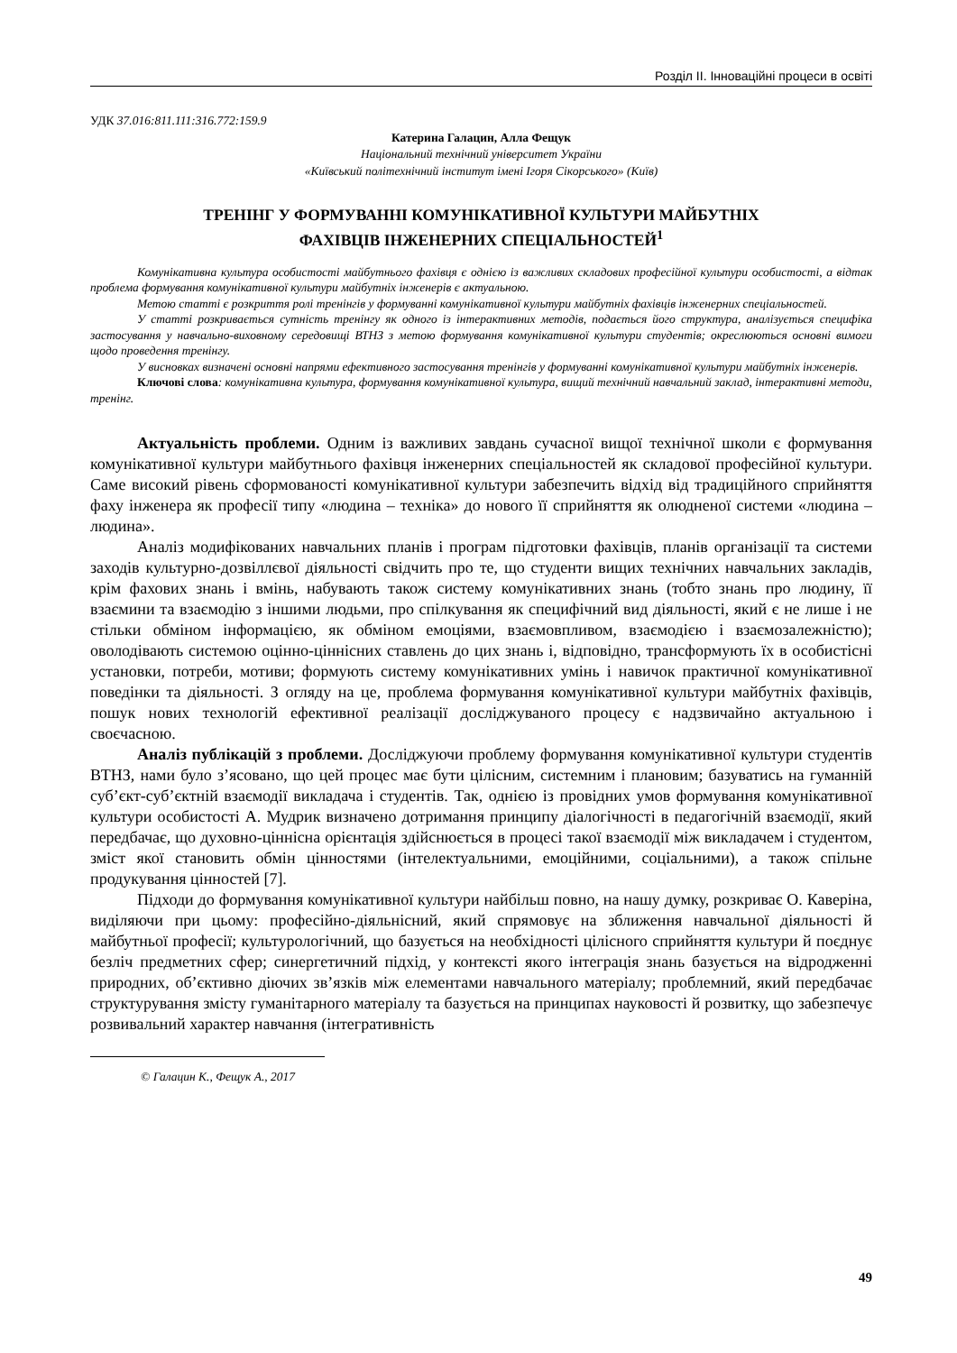Розділ ІІ. Інноваційні процеси в освіті
УДК 37.016:811.111:316.772:159.9
Катерина Галацин, Алла Фещук
Національний технічний університет України
«Київський політехнічний інститут імені Ігоря Сікорського» (Київ)
ТРЕНІНГ У ФОРМУВАННІ КОМУНІКАТИВНОЇ КУЛЬТУРИ МАЙБУТНІХ
ФАХІВЦІВ ІНЖЕНЕРНИХ СПЕЦІАЛЬНОСТЕЙ<sup>1</sup>
Комунікативна культура особистості майбутнього фахівця є однією із важливих складових професійної культури особистості, а відтак проблема формування комунікативної культури майбутніх інженерів є актуальною.
Метою статті є розкриття ролі тренінгів у формуванні комунікативної культури майбутніх фахівців інженерних спеціальностей.
У статті розкривається сутність тренінгу як одного із інтерактивних методів, подається його структура, аналізується специфіка застосування у навчально-виховному середовищі ВТНЗ з метою формування комунікативної культури студентів; окреслюються основні вимоги щодо проведення тренінгу.
У висновках визначені основні напрями ефективного застосування тренінгів у формуванні комунікативної культури майбутніх інженерів.
Ключові слова: комунікативна культура, формування комунікативної культура, вищий технічний навчальний заклад, інтерактивні методи, тренінг.
Актуальність проблеми. Одним із важливих завдань сучасної вищої технічної школи є формування комунікативної культури майбутнього фахівця інженерних спеціальностей як складової професійної культури. Саме високий рівень сформованості комунікативної культури забезпечить відхід від традиційного сприйняття фаху інженера як професії типу «людина – техніка» до нового її сприйняття як олюдненої системи «людина – людина».
Аналіз модифікованих навчальних планів і програм підготовки фахівців, планів організації та системи заходів культурно-дозвіллєвої діяльності свідчить про те, що студенти вищих технічних навчальних закладів, крім фахових знань і вмінь, набувають також систему комунікативних знань (тобто знань про людину, її взаємини та взаємодію з іншими людьми, про спілкування як специфічний вид діяльності, який є не лише і не стільки обміном інформацією, як обміном емоціями, взаємовпливом, взаємодією і взаємозалежністю); оволодівають системою оцінно-ціннісних ставлень до цих знань і, відповідно, трансформують їх в особистісні установки, потреби, мотиви; формують систему комунікативних умінь і навичок практичної комунікативної поведінки та діяльності. З огляду на це, проблема формування комунікативної культури майбутніх фахівців, пошук нових технологій ефективної реалізації досліджуваного процесу є надзвичайно актуальною і своєчасною.
Аналіз публікацій з проблеми. Досліджуючи проблему формування комунікативної культури студентів ВТНЗ, нами було з’ясовано, що цей процес має бути цілісним, системним і плановим; базуватись на гуманній суб’єкт-суб’єктній взаємодії викладача і студентів. Так, однією із провідних умов формування комунікативної культури особистості А. Мудрик визначено дотримання принципу діалогічності в педагогічній взаємодії, який передбачає, що духовно-ціннісна орієнтація здійснюється в процесі такої взаємодії між викладачем і студентом, зміст якої становить обмін цінностями (інтелектуальними, емоційними, соціальними), а також спільне продукування цінностей [7].
Підходи до формування комунікативної культури найбільш повно, на нашу думку, розкриває О. Каверіна, виділяючи при цьому: професійно-діяльнісний, який спрямовує на зближення навчальної діяльності й майбутньої професії; культурологічний, що базується на необхідності цілісного сприйняття культури й поєднує безліч предметних сфер; синергетичний підхід, у контексті якого інтеграція знань базується на відродженні природних, об’єктивно діючих зв’язків між елементами навчального матеріалу; проблемний, який передбачає структурування змісту гуманітарного матеріалу та базується на принципах науковості й розвитку, що забезпечує розвивальний характер навчання (інтегративність
© Галацин К., Фещук А., 2017
49